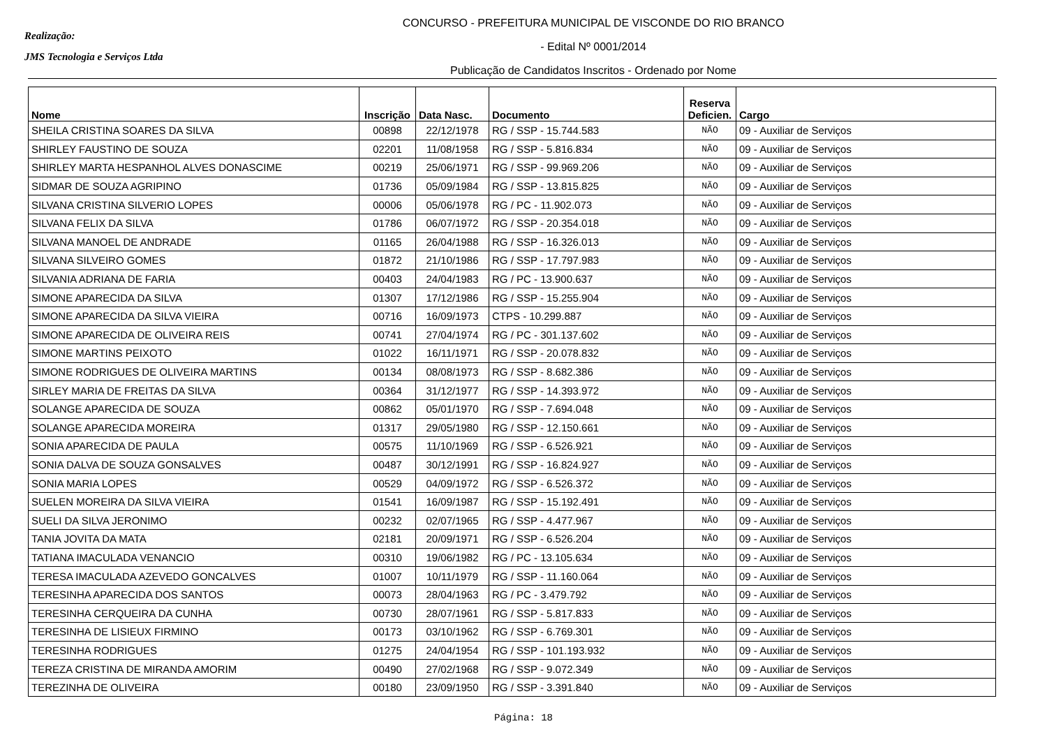Realização:
JMS Tecnologia e Serviços Ltda
CONCURSO - PREFEITURA MUNICIPAL DE VISCONDE DO RIO BRANCO
- Edital Nº 0001/2014
Publicação de Candidatos Inscritos - Ordenado por Nome
| Nome | Inscrição | Data Nasc. | Documento | Reserva Deficien. | Cargo |
| --- | --- | --- | --- | --- | --- |
| SHEILA CRISTINA SOARES DA SILVA | 00898 | 22/12/1978 | RG / SSP - 15.744.583 | NÃO | 09 - Auxiliar de Serviços |
| SHIRLEY FAUSTINO DE SOUZA | 02201 | 11/08/1958 | RG / SSP - 5.816.834 | NÃO | 09 - Auxiliar de Serviços |
| SHIRLEY MARTA HESPANHOL ALVES DONASCIME | 00219 | 25/06/1971 | RG / SSP - 99.969.206 | NÃO | 09 - Auxiliar de Serviços |
| SIDMAR DE SOUZA AGRIPINO | 01736 | 05/09/1984 | RG / SSP - 13.815.825 | NÃO | 09 - Auxiliar de Serviços |
| SILVANA CRISTINA SILVERIO LOPES | 00006 | 05/06/1978 | RG / PC - 11.902.073 | NÃO | 09 - Auxiliar de Serviços |
| SILVANA FELIX DA SILVA | 01786 | 06/07/1972 | RG / SSP - 20.354.018 | NÃO | 09 - Auxiliar de Serviços |
| SILVANA MANOEL DE ANDRADE | 01165 | 26/04/1988 | RG / SSP - 16.326.013 | NÃO | 09 - Auxiliar de Serviços |
| SILVANA SILVEIRO GOMES | 01872 | 21/10/1986 | RG / SSP - 17.797.983 | NÃO | 09 - Auxiliar de Serviços |
| SILVANIA ADRIANA DE FARIA | 00403 | 24/04/1983 | RG / PC - 13.900.637 | NÃO | 09 - Auxiliar de Serviços |
| SIMONE APARECIDA DA SILVA | 01307 | 17/12/1986 | RG / SSP - 15.255.904 | NÃO | 09 - Auxiliar de Serviços |
| SIMONE APARECIDA DA SILVA VIEIRA | 00716 | 16/09/1973 | CTPS - 10.299.887 | NÃO | 09 - Auxiliar de Serviços |
| SIMONE APARECIDA DE OLIVEIRA REIS | 00741 | 27/04/1974 | RG / PC - 301.137.602 | NÃO | 09 - Auxiliar de Serviços |
| SIMONE MARTINS PEIXOTO | 01022 | 16/11/1971 | RG / SSP - 20.078.832 | NÃO | 09 - Auxiliar de Serviços |
| SIMONE RODRIGUES DE OLIVEIRA MARTINS | 00134 | 08/08/1973 | RG / SSP - 8.682.386 | NÃO | 09 - Auxiliar de Serviços |
| SIRLEY MARIA DE FREITAS DA SILVA | 00364 | 31/12/1977 | RG / SSP - 14.393.972 | NÃO | 09 - Auxiliar de Serviços |
| SOLANGE APARECIDA DE SOUZA | 00862 | 05/01/1970 | RG / SSP - 7.694.048 | NÃO | 09 - Auxiliar de Serviços |
| SOLANGE APARECIDA MOREIRA | 01317 | 29/05/1980 | RG / SSP - 12.150.661 | NÃO | 09 - Auxiliar de Serviços |
| SONIA APARECIDA DE PAULA | 00575 | 11/10/1969 | RG / SSP - 6.526.921 | NÃO | 09 - Auxiliar de Serviços |
| SONIA DALVA DE SOUZA GONSALVES | 00487 | 30/12/1991 | RG / SSP - 16.824.927 | NÃO | 09 - Auxiliar de Serviços |
| SONIA MARIA LOPES | 00529 | 04/09/1972 | RG / SSP - 6.526.372 | NÃO | 09 - Auxiliar de Serviços |
| SUELEN MOREIRA DA SILVA VIEIRA | 01541 | 16/09/1987 | RG / SSP - 15.192.491 | NÃO | 09 - Auxiliar de Serviços |
| SUELI DA SILVA JERONIMO | 00232 | 02/07/1965 | RG / SSP - 4.477.967 | NÃO | 09 - Auxiliar de Serviços |
| TANIA JOVITA DA MATA | 02181 | 20/09/1971 | RG / SSP - 6.526.204 | NÃO | 09 - Auxiliar de Serviços |
| TATIANA IMACULADA VENANCIO | 00310 | 19/06/1982 | RG / PC - 13.105.634 | NÃO | 09 - Auxiliar de Serviços |
| TERESA IMACULADA AZEVEDO GONCALVES | 01007 | 10/11/1979 | RG / SSP - 11.160.064 | NÃO | 09 - Auxiliar de Serviços |
| TERESINHA APARECIDA DOS SANTOS | 00073 | 28/04/1963 | RG / PC - 3.479.792 | NÃO | 09 - Auxiliar de Serviços |
| TERESINHA CERQUEIRA DA CUNHA | 00730 | 28/07/1961 | RG / SSP - 5.817.833 | NÃO | 09 - Auxiliar de Serviços |
| TERESINHA DE LISIEUX FIRMINO | 00173 | 03/10/1962 | RG / SSP - 6.769.301 | NÃO | 09 - Auxiliar de Serviços |
| TERESINHA RODRIGUES | 01275 | 24/04/1954 | RG / SSP - 101.193.932 | NÃO | 09 - Auxiliar de Serviços |
| TEREZA CRISTINA DE MIRANDA AMORIM | 00490 | 27/02/1968 | RG / SSP - 9.072.349 | NÃO | 09 - Auxiliar de Serviços |
| TEREZINHA DE OLIVEIRA | 00180 | 23/09/1950 | RG / SSP - 3.391.840 | NÃO | 09 - Auxiliar de Serviços |
Página: 18